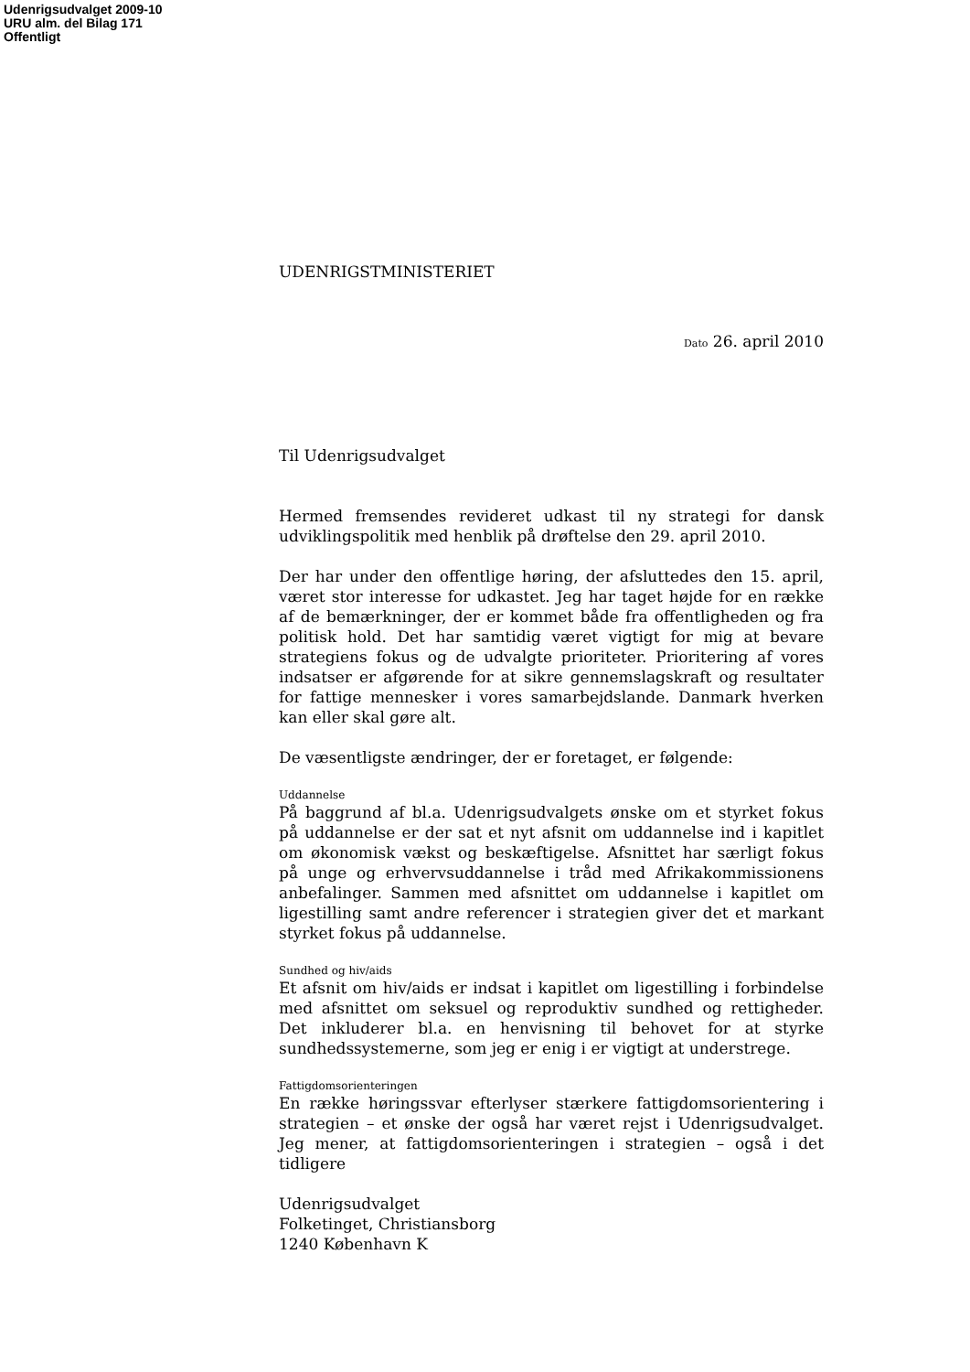Udenrigsudvalget 2009-10
URU alm. del Bilag 171
Offentligt
UDENRIGSTMINISTERIET
Dato 26. april 2010
Til Udenrigsudvalget
Hermed fremsendes revideret udkast til ny strategi for dansk udviklingspolitik med henblik på drøftelse den 29. april 2010.
Der har under den offentlige høring, der afsluttedes den 15. april, været stor interesse for udkastet. Jeg har taget højde for en række af de bemærkninger, der er kommet både fra offentligheden og fra politisk hold. Det har samtidig været vigtigt for mig at bevare strategiens fokus og de udvalgte prioriteter. Prioritering af vores indsatser er afgørende for at sikre gennemslagskraft og resultater for fattige mennesker i vores samarbejdslande. Danmark hverken kan eller skal gøre alt.
De væsentligste ændringer, der er foretaget, er følgende:
Uddannelse
På baggrund af bl.a. Udenrigsudvalgets ønske om et styrket fokus på uddannelse er der sat et nyt afsnit om uddannelse ind i kapitlet om økonomisk vækst og beskæftigelse. Afsnittet har særligt fokus på unge og erhvervsuddannelse i tråd med Afrikakommissionens anbefalinger. Sammen med afsnittet om uddannelse i kapitlet om ligestilling samt andre referencer i strategien giver det et markant styrket fokus på uddannelse.
Sundhed og hiv/aids
Et afsnit om hiv/aids er indsat i kapitlet om ligestilling i forbindelse med afsnittet om seksuel og reproduktiv sundhed og rettigheder. Det inkluderer bl.a. en henvisning til behovet for at styrke sundhedssystemerne, som jeg er enig i er vigtigt at understrege.
Fattigdomsorienteringen
En række høringssvar efterlyser stærkere fattigdomsorientering i strategien – et ønske der også har været rejst i Udenrigsudvalget. Jeg mener, at fattigdomsorienteringen i strategien – også i det tidligere
Udenrigsudvalget
Folketinget, Christiansborg
1240 København K